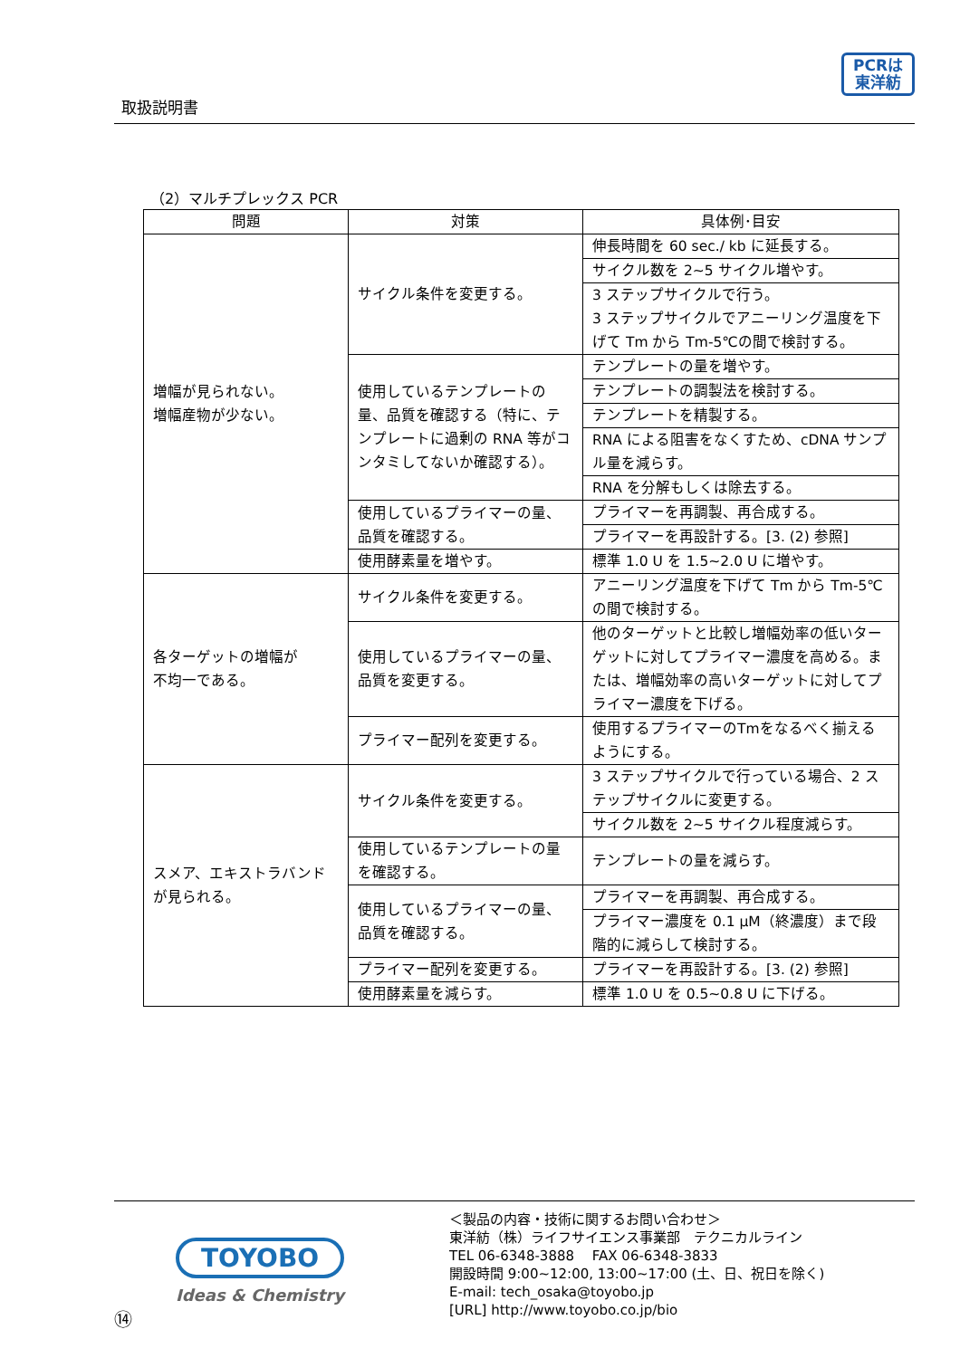取扱説明書
PCRは
東洋紡
（2）マルチプレックス PCR
| 問題 | 対策 | 具体例･目安 |
| --- | --- | --- |
| 増幅が見られない。 増幅産物が少ない。 | サイクル条件を変更する。 | 伸長時間を 60 sec./ kb に延長する。 |
| | | サイクル数を 2~5 サイクル増やす。 |
| | | 3 ステップサイクルで行う。 3 ステップサイクルでアニーリング温度を下げて Tm から Tm-5℃の間で検討する。 |
| | 使用しているテンプレートの量、品質を確認する（特に、テンプレートに過剰の RNA 等がコンタミしてないか確認する）。 | テンプレートの量を増やす。 |
| | | テンプレートの調製法を検討する。 |
| | | テンプレートを精製する。 |
| | | RNA による阻害をなくすため、cDNA サンプル量を減らす。 |
| | | RNA を分解もしくは除去する。 |
| | 使用しているプライマーの量、品質を確認する。 | プライマーを再調製、再合成する。 |
| | | プライマーを再設計する。[3. (2) 参照] |
| | 使用酵素量を増やす。 | 標準 1.0 U を 1.5~2.0 U に増やす。 |
| 各ターゲットの増幅が 不均一である。 | サイクル条件を変更する。 | アニーリング温度を下げて Tm から Tm-5℃の間で検討する。 |
| | 使用しているプライマーの量、品質を変更する。 | 他のターゲットと比較し増幅効率の低いターゲットに対してプライマー濃度を高める。または、増幅効率の高いターゲットに対してプライマー濃度を下げる。 |
| | プライマー配列を変更する。 | 使用するプライマーのTmをなるべく揃えるようにする。 |
| スメア、エキストラバンドが見られる。 | サイクル条件を変更する。 | 3 ステップサイクルで行っている場合、2 ステップサイクルに変更する。 |
| | | サイクル数を 2~5 サイクル程度減らす。 |
| | 使用しているテンプレートの量を確認する。 | テンプレートの量を減らす。 |
| | 使用しているプライマーの量、品質を確認する。 | プライマーを再調製、再合成する。 |
| | | プライマー濃度を 0.1 μM（終濃度）まで段階的に減らして検討する。 |
| | プライマー配列を変更する。 | プライマーを再設計する。[3. (2) 参照] |
| | 使用酵素量を減らす。 | 標準 1.0 U を 0.5~0.8 U に下げる。 |
TOYOBO
Ideas & Chemistry
⑭
＜製品の内容・技術に関するお問い合わせ＞
東洋紡（株）ライフサイエンス事業部　テクニカルライン
TEL 06-6348-3888　 FAX 06-6348-3833
開設時間 9:00~12:00, 13:00~17:00 (土、日、祝日を除く)
E-mail: tech_osaka@toyobo.jp
[URL] http://www.toyobo.co.jp/bio